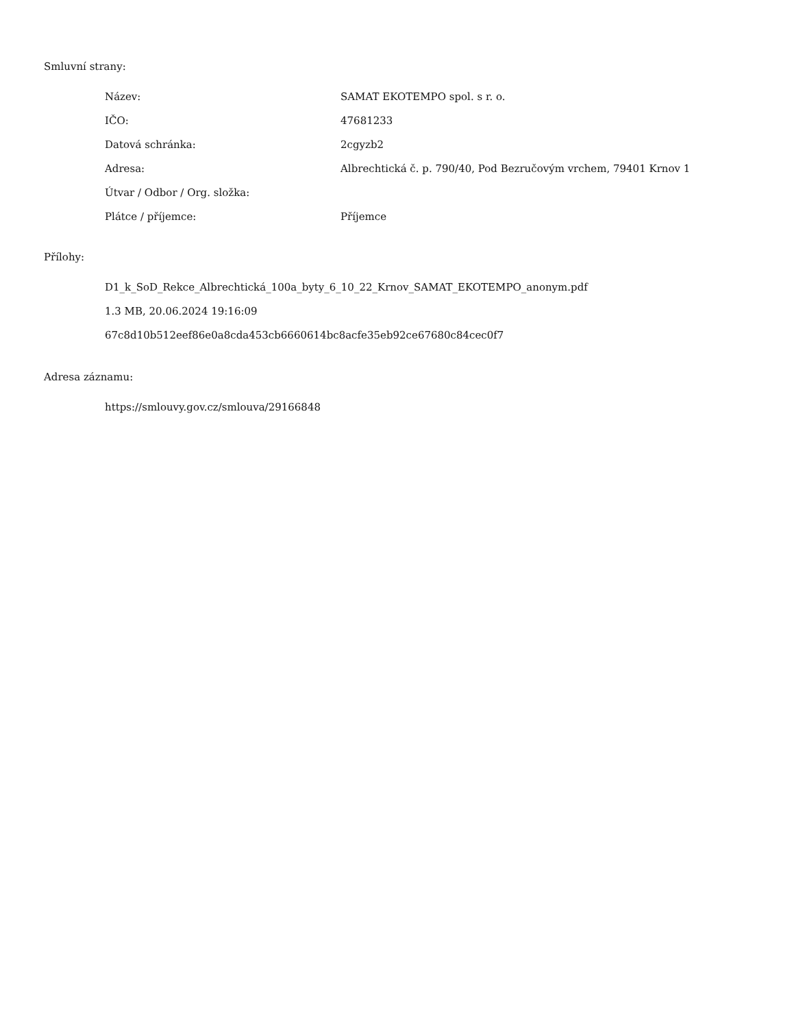Smluvní strany:
| Název: | SAMAT EKOTEMPO spol. s r. o. |
| IČO: | 47681233 |
| Datová schránka: | 2cgyzb2 |
| Adresa: | Albrechtická č. p. 790/40, Pod Bezručovým vrchem, 79401 Krnov 1 |
| Útvar / Odbor / Org. složka: | |
| Plátce / příjemce: | Příjemce |
Přílohy:
D1_k_SoD_Rekce_Albrechtická_100a_byty_6_10_22_Krnov_SAMAT_EKOTEMPO_anonym.pdf
1.3 MB, 20.06.2024 19:16:09
67c8d10b512eef86e0a8cda453cb6660614bc8acfe35eb92ce67680c84cec0f7
Adresa záznamu:
https://smlouvy.gov.cz/smlouva/29166848